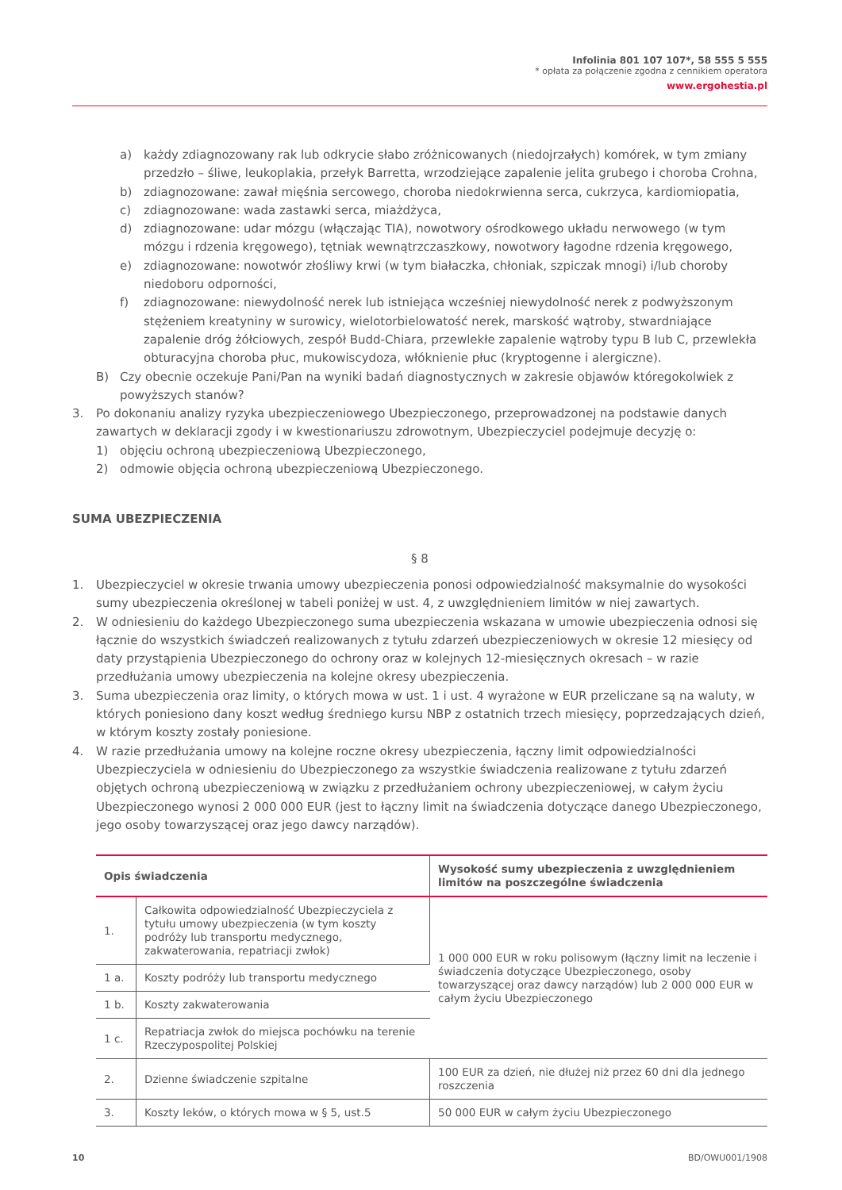Infolinia 801 107 107*, 58 555 5 555
* opłata za połączenie zgodna z cennikiem operatora
www.ergohestia.pl
a) każdy zdiagnozowany rak lub odkrycie słabo zróżnicowanych (niedojrzałych) komórek, w tym zmiany przedzło – śliwe, leukoplakia, przełyk Barretta, wrzodziejące zapalenie jelita grubego i choroba Crohna,
b) zdiagnozowane: zawał mięśnia sercowego, choroba niedokrwienna serca, cukrzyca, kardiomiopatia,
c) zdiagnozowane: wada zastawki serca, miażdżyca,
d) zdiagnozowane: udar mózgu (włączając TIA), nowotwory ośrodkowego układu nerwowego (w tym mózgu i rdzenia kręgowego), tętniak wewnątrzczaszkowy, nowotwory łagodne rdzenia kręgowego,
e) zdiagnozowane: nowotwór złośliwy krwi (w tym białaczka, chłoniak, szpiczak mnogi) i/lub choroby niedoboru odporności,
f) zdiagnozowane: niewydolność nerek lub istniejąca wcześniej niewydolność nerek z podwyższonym stężeniem kreatyniny w surowicy, wielotorbielowatość nerek, marskość wątroby, stwardniające zapalenie dróg żółciowych, zespół Budd-Chiara, przewlekłe zapalenie wątroby typu B lub C, przewlekła obturacyjna choroba płuc, mukowiscydoza, włóknienie płuc (kryptogenne i alergiczne).
B) Czy obecnie oczekuje Pani/Pan na wyniki badań diagnostycznych w zakresie objawów któregokolwiek z powyższych stanów?
3. Po dokonaniu analizy ryzyka ubezpieczeniowego Ubezpieczonego, przeprowadzonej na podstawie danych zawartych w deklaracji zgody i w kwestionariuszu zdrowotnym, Ubezpieczyciel podejmuje decyzję o:
1) objęciu ochroną ubezpieczeniową Ubezpieczonego,
2) odmowie objęcia ochroną ubezpieczeniową Ubezpieczonego.
SUMA UBEZPIECZENIA
§ 8
1. Ubezpieczyciel w okresie trwania umowy ubezpieczenia ponosi odpowiedzialność maksymalnie do wysokości sumy ubezpieczenia określonej w tabeli poniżej w ust. 4, z uwzględnieniem limitów w niej zawartych.
2. W odniesieniu do każdego Ubezpieczonego suma ubezpieczenia wskazana w umowie ubezpieczenia odnosi się łącznie do wszystkich świadczeń realizowanych z tytułu zdarzeń ubezpieczeniowych w okresie 12 miesięcy od daty przystąpienia Ubezpieczonego do ochrony oraz w kolejnych 12-miesięcznych okresach – w razie przedłużania umowy ubezpieczenia na kolejne okresy ubezpieczenia.
3. Suma ubezpieczenia oraz limity, o których mowa w ust. 1 i ust. 4 wyrażone w EUR przeliczane są na waluty, w których poniesiono dany koszt według średniego kursu NBP z ostatnich trzech miesięcy, poprzedzających dzień, w którym koszty zostały poniesione.
4. W razie przedłużania umowy na kolejne roczne okresy ubezpieczenia, łączny limit odpowiedzialności Ubezpieczyciela w odniesieniu do Ubezpieczonego za wszystkie świadczenia realizowane z tytułu zdarzeń objętych ochroną ubezpieczeniową w związku z przedłużaniem ochrony ubezpieczeniowej, w całym życiu Ubezpieczonego wynosi 2 000 000 EUR (jest to łączny limit na świadczenia dotyczące danego Ubezpieczonego, jego osoby towarzyszącej oraz jego dawcy narządów).
| Opis świadczenia | | Wysokość sumy ubezpieczenia z uwzględnieniem limitów na poszczególne świadczenia |
| --- | --- | --- |
| 1. | Całkowita odpowiedzialność Ubezpieczyciela z tytułu umowy ubezpieczenia (w tym koszty podróży lub transportu medycznego, zakwaterowania, repatriacji zwłok) | 1 000 000 EUR w roku polisowym (łączny limit na leczenie i świadczenia dotyczące Ubezpieczonego, osoby towarzyszącej oraz dawcy narządów) lub 2 000 000 EUR w całym życiu Ubezpieczonego |
| 1 a. | Koszty podróży lub transportu medycznego | |
| 1 b. | Koszty zakwaterowania | |
| 1 c. | Repatriacja zwłok do miejsca pochówku na terenie Rzeczypospolitej Polskiej | |
| 2. | Dzienne świadczenie szpitalne | 100 EUR za dzień, nie dłużej niż przez 60 dni dla jednego roszczenia |
| 3. | Koszty leków, o których mowa w § 5, ust.5 | 50 000 EUR w całym życiu Ubezpieczonego |
10 BD/OWU001/1908